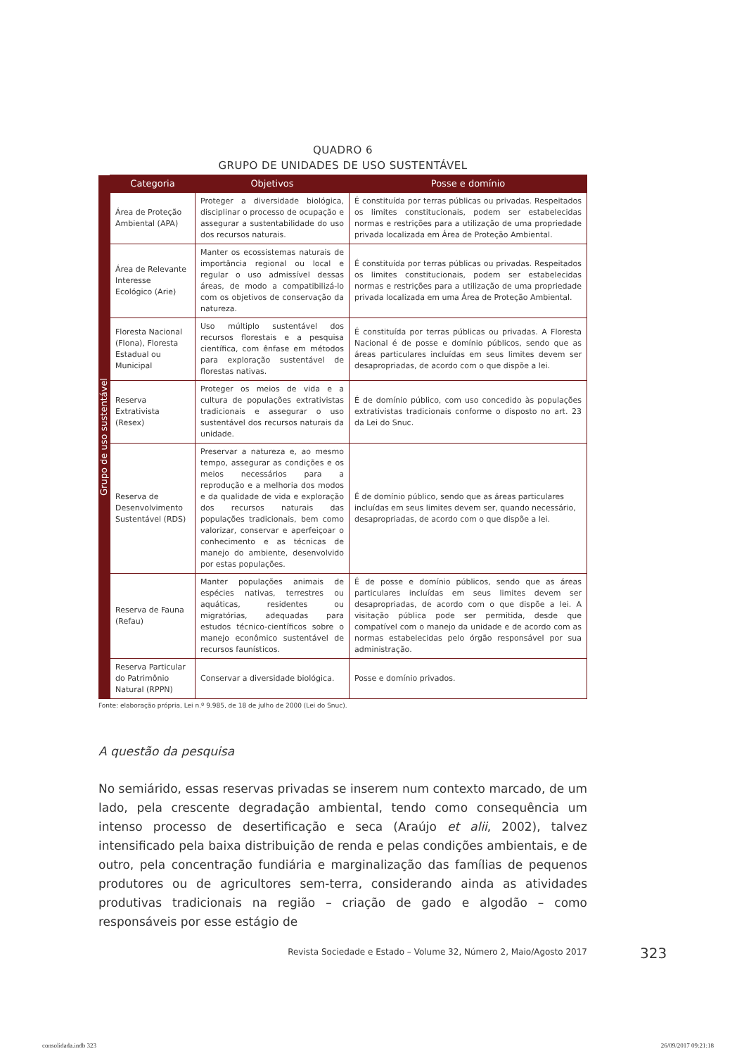QUADRO 6
GRUPO DE UNIDADES DE USO SUSTENTÁVEL
| Grupo de uso sustentável | Categoria | Objetivos | Posse e domínio |
| | Área de Proteção Ambiental (APA) | Proteger a diversidade biológica, disciplinar o processo de ocupação e assegurar a sustentabilidade do uso dos recursos naturais. | É constituída por terras públicas ou privadas. Respeitados os limites constitucionais, podem ser estabelecidas normas e restrições para a utilização de uma propriedade privada localizada em Área de Proteção Ambiental. |
| | Área de Relevante Interesse Ecológico (Arie) | Manter os ecossistemas naturais de importância regional ou local e regular o uso admissível dessas áreas, de modo a compatibilizá-lo com os objetivos de conservação da natureza. | É constituída por terras públicas ou privadas. Respeitados os limites constitucionais, podem ser estabelecidas normas e restrições para a utilização de uma propriedade privada localizada em uma Área de Proteção Ambiental. |
| | Floresta Nacional (Flona), Floresta Estadual ou Municipal | Uso múltiplo sustentável dos recursos florestais e a pesquisa científica, com ênfase em métodos para exploração sustentável de florestas nativas. | É constituída por terras públicas ou privadas. A Floresta Nacional é de posse e domínio públicos, sendo que as áreas particulares incluídas em seus limites devem ser desapropriadas, de acordo com o que dispõe a lei. |
| | Reserva Extrativista (Resex) | Proteger os meios de vida e a cultura de populações extrativistas tradicionais e assegurar o uso sustentável dos recursos naturais da unidade. | É de domínio público, com uso concedido às populações extrativistas tradicionais conforme o disposto no art. 23 da Lei do Snuc. |
| | Reserva de Desenvolvimento Sustentável (RDS) | Preservar a natureza e, ao mesmo tempo, assegurar as condições e os meios necessários para a reprodução e a melhoria dos modos e da qualidade de vida e exploração dos recursos naturais das populações tradicionais, bem como valorizar, conservar e aperfeiçoar o conhecimento e as técnicas de manejo do ambiente, desenvolvido por estas populações. | É de domínio público, sendo que as áreas particulares incluídas em seus limites devem ser, quando necessário, desapropriadas, de acordo com o que dispõe a lei. |
| | Reserva de Fauna (Refau) | Manter populações animais de espécies nativas, terrestres ou aquáticas, residentes ou migratórias, adequadas para estudos técnico-científicos sobre o manejo econômico sustentável de recursos faunísticos. | É de posse e domínio públicos, sendo que as áreas particulares incluídas em seus limites devem ser desapropriadas, de acordo com o que dispõe a lei. A visitação pública pode ser permitida, desde que compatível com o manejo da unidade e de acordo com as normas estabelecidas pelo órgão responsável por sua administração. |
| | Reserva Particular do Patrimônio Natural (RPPN) | Conservar a diversidade biológica. | Posse e domínio privados. |
Fonte: elaboração própria, Lei n.º 9.985, de 18 de julho de 2000 (Lei do Snuc).
A questão da pesquisa
No semiárido, essas reservas privadas se inserem num contexto marcado, de um lado, pela crescente degradação ambiental, tendo como consequência um intenso processo de desertificação e seca (Araújo et alii, 2002), talvez intensificado pela baixa distribuição de renda e pelas condições ambientais, e de outro, pela concentração fundiária e marginalização das famílias de pequenos produtores ou de agricultores sem-terra, considerando ainda as atividades produtivas tradicionais na região – criação de gado e algodão – como responsáveis por esse estágio de
Revista Sociedade e Estado – Volume 32, Número 2, Maio/Agosto 2017 323
consolidada.indb 323 26/09/2017 09:21:18